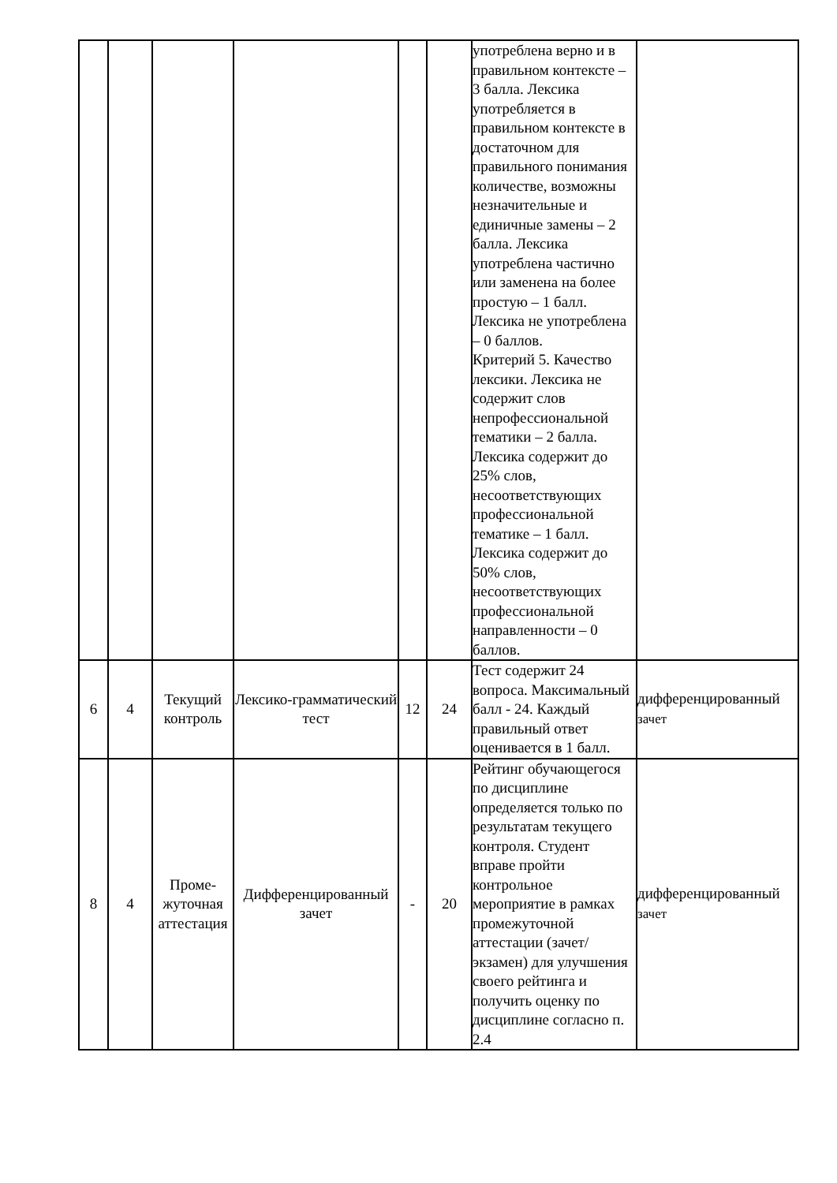| | | | | | | употреблена верно и в правильном контексте – 3 балла. Лексика употребляется в правильном контексте в достаточном для правильного понимания количестве, возможны незначительные и единичные замены – 2 балла. Лексика употреблена частично или заменена на более простую – 1 балл. Лексика не употреблена – 0 баллов. Критерий 5. Качество лексики. Лексика не содержит слов непрофессиональной тематики – 2 балла. Лексика содержит до 25% слов, несоответствующих профессиональной тематике – 1 балл. Лексика содержит до 50% слов, несоответствующих профессиональной направленности – 0 баллов. | |
| 6 | 4 | Текущий контроль | Лексико-грамматический тест | 12 | 24 | Тест содержит 24 вопроса. Максимальный балл - 24. Каждый правильный ответ оценивается в 1 балл. | дифференцированный зачет |
| 8 | 4 | Проме-жуточная аттестация | Дифференцированный зачет | - | 20 | Рейтинг обучающегося по дисциплине определяется только по результатам текущего контроля. Студент вправе пройти контрольное мероприятие в рамках промежуточной аттестации (зачет/экзамен) для улучшения своего рейтинга и получить оценку по дисциплине согласно п. 2.4 | дифференцированный зачет |